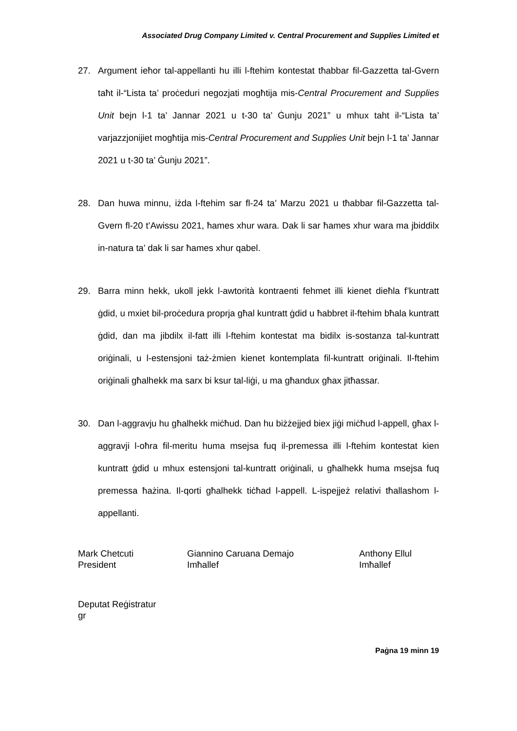Associated Drug Company Limited v. Central Procurement and Supplies Limited et
27. Argument ieħor tal-appellanti hu illi l-ftehim kontestat tħabbar fil-Gazzetta tal-Gvern taħt il-“Lista ta’ proċeduri negozjati mogħtija mis-Central Procurement and Supplies Unit bejn l-1 ta’ Jannar 2021 u t-30 ta’ Ġunju 2021” u mhux taht il-“Lista ta’ varjazzjonijiet mogħtija mis-Central Procurement and Supplies Unit bejn l-1 ta’ Jannar 2021 u t-30 ta’ Ġunju 2021”.
28. Dan huwa minnu, iżda l-ftehim sar fl-24 ta’ Marzu 2021 u tħabbar fil-Gazzetta tal-Gvern fl-20 t’Awissu 2021, ħames xhur wara. Dak li sar ħames xhur wara ma jbiddilx in-natura ta’ dak li sar ħames xhur qabel.
29. Barra minn hekk, ukoll jekk l-awtorità kontraenti fehmet illi kienet dieħla f’kuntratt ġdid, u mxiet bil-proċedura proprja għal kuntratt ġdid u ħabbret il-ftehim bħala kuntratt ġdid, dan ma jibdilx il-fatt illi l-ftehim kontestat ma bidilx is-sostanza tal-kuntratt oriġinali, u l-estensjoni taż-żmien kienet kontemplata fil-kuntratt oriġinali. Il-ftehim oriġinali għalhekk ma sarx bi ksur tal-liġi, u ma għandux għax jitħassar.
30. Dan l-aggravju hu għalhekk miċħud. Dan hu biżżejjed biex jiġi miċħud l-appell, għax l-aggravji l-oħra fil-meritu huma msejsa fuq il-premessa illi l-ftehim kontestat kien kuntratt ġdid u mhux estensjoni tal-kuntratt oriġinali, u għalhekk huma msejsa fuq premessa ħażina. Il-qorti għalhekk tiċħad l-appell. L-ispejjeż relativi tħallashom l-appellanti.
Mark Chetcuti
President
Giannino Caruana Demajo
Imħallef
Anthony Ellul
Imħallef
Deputat Reġistratur
gr
Paġna 19 minn 19